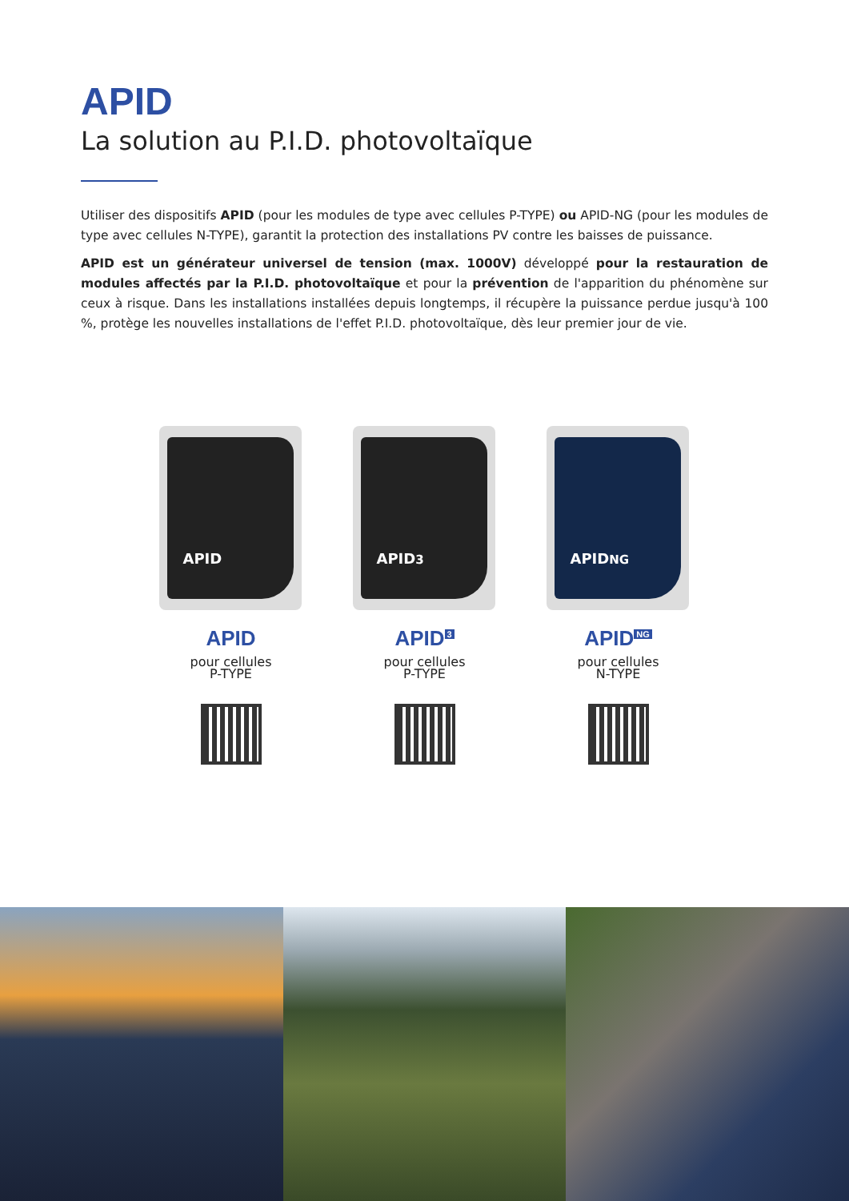APID
La solution au P.I.D. photovoltaïque
Utiliser des dispositifs APID (pour les modules de type avec cellules P-TYPE) ou APID-NG (pour les modules de type avec cellules N-TYPE), garantit la protection des installations PV contre les baisses de puissance.
APID est un générateur universel de tension (max. 1000V) développé pour la restauration de modules affectés par la P.I.D. photovoltaïque et pour la prévention de l'apparition du phénomène sur ceux à risque. Dans les installations installées depuis longtemps, il récupère la puissance perdue jusqu'à 100 %, protège les nouvelles installations de l'effet P.I.D. photovoltaïque, dès leur premier jour de vie.
APID
APID
pour cellules
P-TYPE
APID<sup>3</sup>
APID<sup>3</sup>
pour cellules
P-TYPE
APID<sup>NG</sup>
APID<sup>NG</sup>
pour cellules
N-TYPE